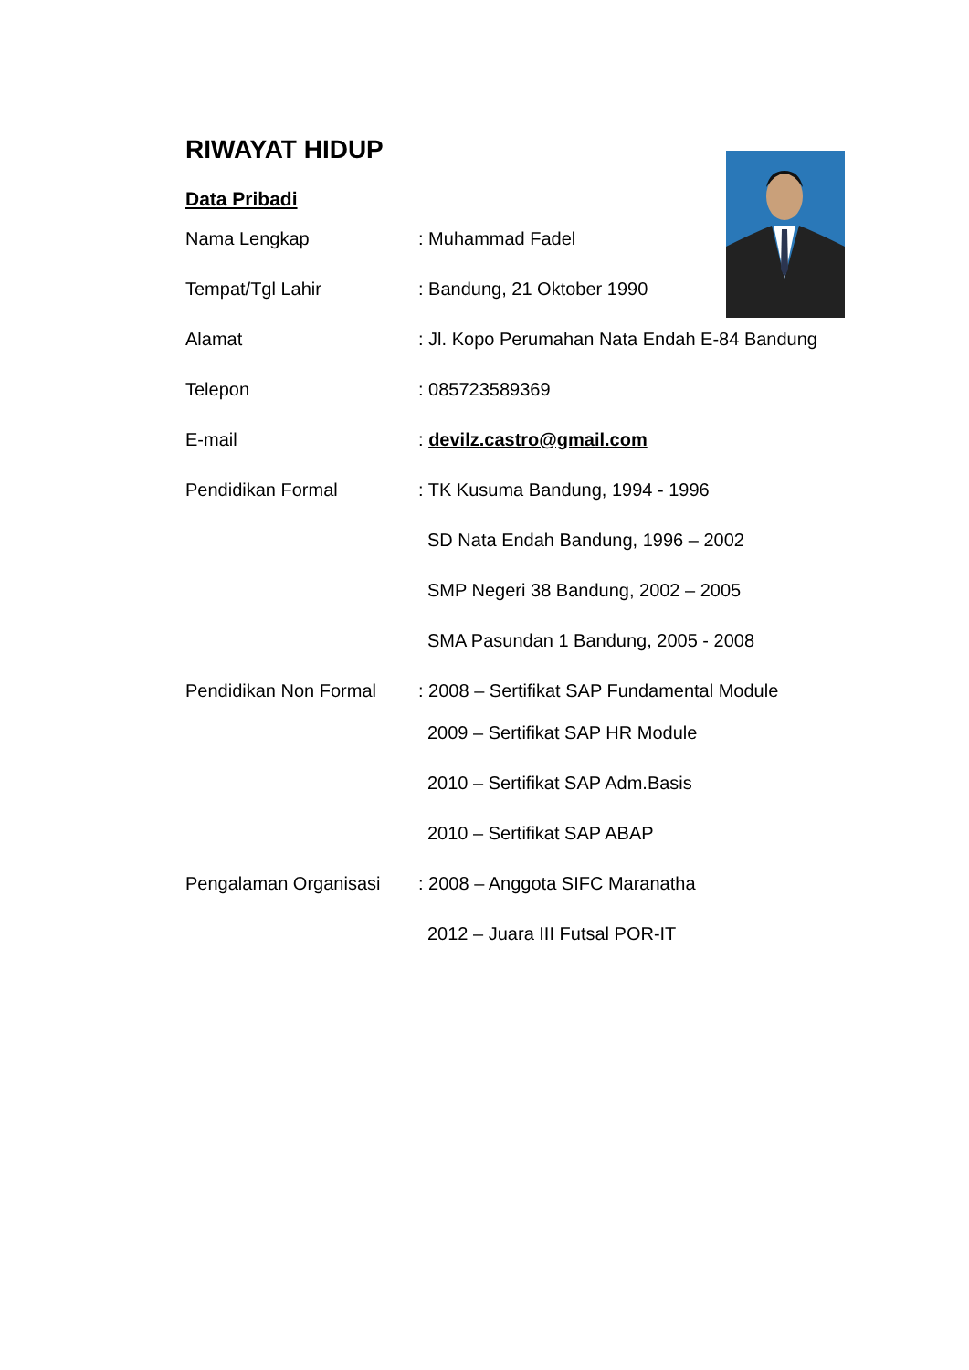RIWAYAT HIDUP
Data Pribadi
Nama Lengkap : Muhammad Fadel
Tempat/Tgl Lahir : Bandung, 21 Oktober 1990
Alamat : Jl. Kopo Perumahan Nata Endah E-84 Bandung
Telepon : 085723589369
E-mail : devilz.castro@gmail.com
Pendidikan Formal : TK Kusuma Bandung, 1994 - 1996
SD Nata Endah Bandung, 1996 – 2002
SMP Negeri 38 Bandung, 2002 – 2005
SMA Pasundan 1 Bandung, 2005 - 2008
Pendidikan Non Formal : 2008 – Sertifikat SAP Fundamental Module
2009 – Sertifikat SAP HR Module
2010 – Sertifikat SAP Adm.Basis
2010 – Sertifikat SAP ABAP
Pengalaman Organisasi : 2008 – Anggota SIFC Maranatha
2012 – Juara III Futsal POR-IT